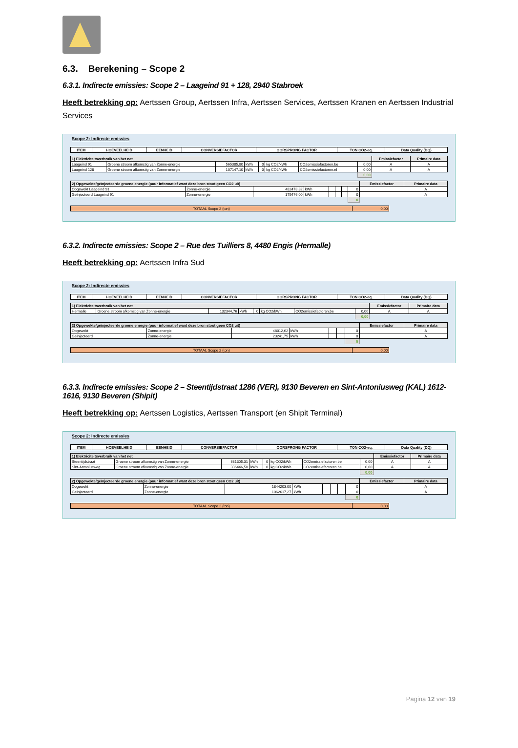6.3. Berekening – Scope 2
6.3.1. Indirecte emissies: Scope 2 – Laageind 91 + 128, 2940 Stabroek
Heeft betrekking op: Aertssen Group, Aertssen Infra, Aertssen Services, Aertssen Kranen en Aertssen Industrial Services
Scope 2: Indirecte emissies
| ITEM | HOEVEELHEID | EENHEID | CONVERSIEFACTOR | OORSPRONG FACTOR | TON CO2-eq. | Data Quality (DQ) |
| --- | --- | --- | --- | --- | --- | --- |
| 1) Elektriciteitsverbruik van het net | | | | | | | | Emissiefactor | Primaire data |
| --- | --- | --- | --- | --- | --- | --- | --- | --- | --- |
| Laageind 91 | Groene stroom afkomstig van Zonne-energie | 565385,80 | kWh | 0 | kg CO2/kWh | CO2emissiefactoren.be | 0,00 | A | A |
| Laageind 128 | Groene stroom afkomstig van Zonne-energie | 107147,10 | kWh | 0 | kg CO2/kWh | CO2emissiefactoren.nl | 0,00 | A | A |
| | | | | | | | 0,00 | | |
| 2) Opgewekte/geïnjecteerde groene energie (puur informatief want deze bron stoot geen CO2 uit) | | | | | | | | Emissiefactor | Primaire data |
| --- | --- | --- | --- | --- | --- | --- | --- | --- | --- |
| Opgewekt Laageind 91 | Zonne-energie | 482478,82 | kWh | | | | 0 | | A |
| Geïnjecteerd Laageind 91 | Zonne-energie | 175476,00 | kWh | | | | 0 | | A |
| | | | | | | | 0 | | |
| TOTAAL Scope 2 (ton) | 0,00 |
6.3.2. Indirecte emissies: Scope 2 – Rue des Tuilliers 8, 4480 Engis (Hermalle)
Heeft betrekking op: Aertssen Infra Sud
Scope 2: Indirecte emissies
| ITEM | HOEVEELHEID | EENHEID | CONVERSIEFACTOR | OORSPRONG FACTOR | TON CO2-eq. | Data Quality (DQ) |
| --- | --- | --- | --- | --- | --- | --- |
| 1) Elektriciteitsverbruik van het net | | | | | | | | Emissiefactor | Primaire data |
| --- | --- | --- | --- | --- | --- | --- | --- | --- | --- |
| Hermalle | Groene stroom afkomstig van Zonne-energie | 132344,76 | kWh | 0 | kg CO2/kWh | CO2emissiefactoren.be | 0,00 | A | A |
| | | | | | | | 0,00 | | |
| 2) Opgewekte/geïnjecteerde groene energie (puur informatief want deze bron stoot geen CO2 uit) | | | | | | | | Emissiefactor | Primaire data |
| --- | --- | --- | --- | --- | --- | --- | --- | --- | --- |
| Opgewekt | Zonne-energie | 48012,62 | kWh | | | | 0 | | A |
| Geïnjecteerd | Zonne-energie | 23241,75 | kWh | | | | 0 | | A |
| | | | | | | | 0 | | |
| TOTAAL Scope 2 (ton) | 0,00 |
6.3.3. Indirecte emissies: Scope 2 – Steentijdstraat 1286 (VER), 9130 Beveren en Sint-Antoniusweg (KAL) 1612-1616, 9130 Beveren (Shipit)
Heeft betrekking op: Aertssen Logistics, Aertssen Transport (en Shipit Terminal)
Scope 2: Indirecte emissies
| ITEM | HOEVEELHEID | EENHEID | CONVERSIEFACTOR | OORSPRONG FACTOR | TON CO2-eq. | Data Quality (DQ) |
| --- | --- | --- | --- | --- | --- | --- |
| 1) Elektriciteitsverbruik van het net | | | | | | | | Emissiefactor | Primaire data |
| --- | --- | --- | --- | --- | --- | --- | --- | --- | --- |
| Steentijdstraat | Groene stroom afkomstig van Zonne-energie | 681305,31 | kWh | 0 | kg CO2/kWh | CO2emissiefactoren.be | 0,00 | A | A |
| Sint-Antoniusweg | Groene stroom afkomstig van Zonne-energie | 336446,50 | kWh | 0 | kg CO2/kWh | CO2emissiefactoren.be | 0,00 | A | A |
| | | | | | | | 0,00 | | |
| 2) Opgewekte/geïnjecteerde groene energie (puur informatief want deze bron stoot geen CO2 uit) | | | | | | | | Emissiefactor | Primaire data |
| --- | --- | --- | --- | --- | --- | --- | --- | --- | --- |
| Opgewekt | Zonne-energie | 1844203,00 | kWh | | | | 0 | | A |
| Geïnjecteerd | Zonne-energie | 1062617,27 | kWh | | | | 0 | | A |
| | | | | | | | 0 | | |
| TOTAAL Scope 2 (ton) | 0,00 |
Pagina 12 van 19